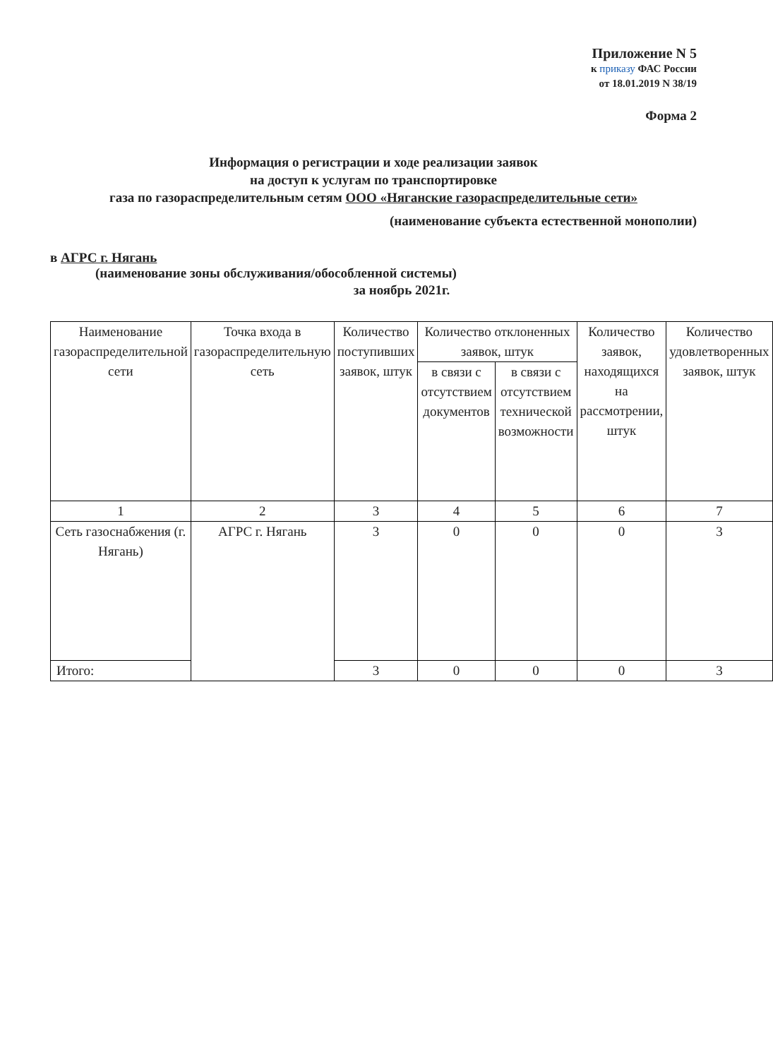Приложение N 5
к приказу ФАС России
от 18.01.2019 N 38/19
Форма 2
Информация о регистрации и ходе реализации заявок
на доступ к услугам по транспортировке
газа по газораспределительным сетям ООО «Няганские газораспределительные сети»
(наименование субъекта естественной монополии)
в АГРС г. Нягань
(наименование зоны обслуживания/обособленной системы)
за ноябрь 2021г.
| Наименование газораспределительной сети | Точка входа в газораспределительную сеть | Количество поступивших заявок, штук | Количество отклоненных заявок, штук | | Количество заявок, находящихся на рассмотрении, штук | Количество удовлетворенных заявок, штук |
| | | | в связи с отсутствием документов | в связи с отсутствием технической возможности | | |
| 1 | 2 | 3 | 4 | 5 | 6 | 7 |
| Сеть газоснабжения (г. Нягань) | АГРС г. Нягань | 3 | 0 | 0 | 0 | 3 |
| Итого: | | 3 | 0 | 0 | 0 | 3 |